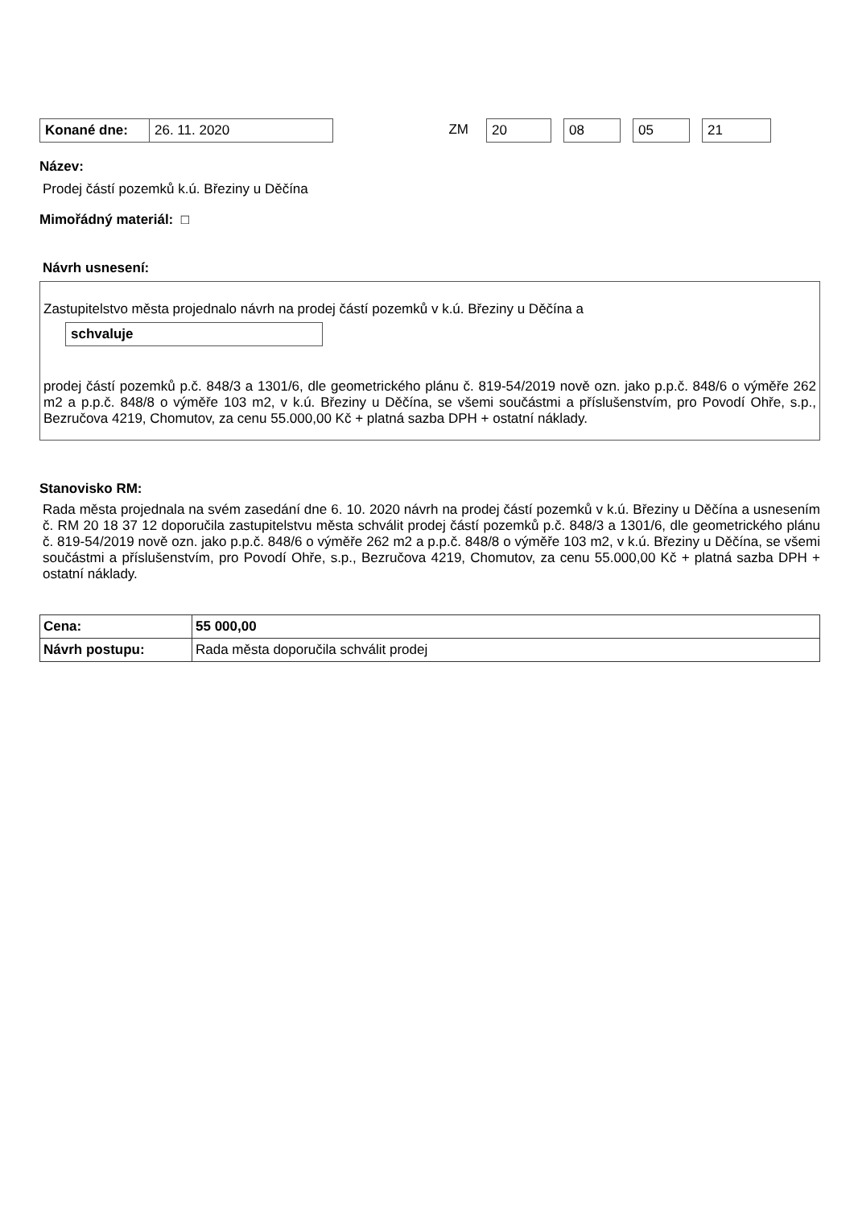Konané dne: 26. 11. 2020 ZM 20 08 05 21
Název:
Prodej částí pozemků k.ú. Březiny u Děčína
Mimořádný materiál: □
Návrh usnesení:
Zastupitelstvo města projednalo návrh na prodej částí pozemků v k.ú. Březiny u Děčína a
schvaluje
prodej částí pozemků p.č. 848/3 a 1301/6, dle geometrického plánu č. 819-54/2019 nově ozn. jako p.p.č. 848/6 o výměře 262 m2 a p.p.č. 848/8 o výměře 103 m2, v k.ú. Březiny u Děčína, se všemi součástmi a příslušenstvím, pro Povodí Ohře, s.p., Bezručova 4219, Chomutov, za cenu 55.000,00 Kč + platná sazba DPH + ostatní náklady.
Stanovisko RM:
Rada města projednala na svém zasedání dne 6. 10. 2020 návrh na prodej částí pozemků v k.ú. Březiny u Děčína a usnesením č. RM 20 18 37 12 doporučila zastupitelstvu města schválit prodej částí pozemků p.č. 848/3 a 1301/6, dle geometrického plánu č. 819-54/2019 nově ozn. jako p.p.č. 848/6 o výměře 262 m2 a p.p.č. 848/8 o výměře 103 m2, v k.ú. Březiny u Děčína, se všemi součástmi a příslušenstvím, pro Povodí Ohře, s.p., Bezručova 4219, Chomutov, za cenu 55.000,00 Kč + platná sazba DPH + ostatní náklady.
| Cena: | 55 000,00 |
| Návrh postupu: | Rada města doporučila schválit prodej |